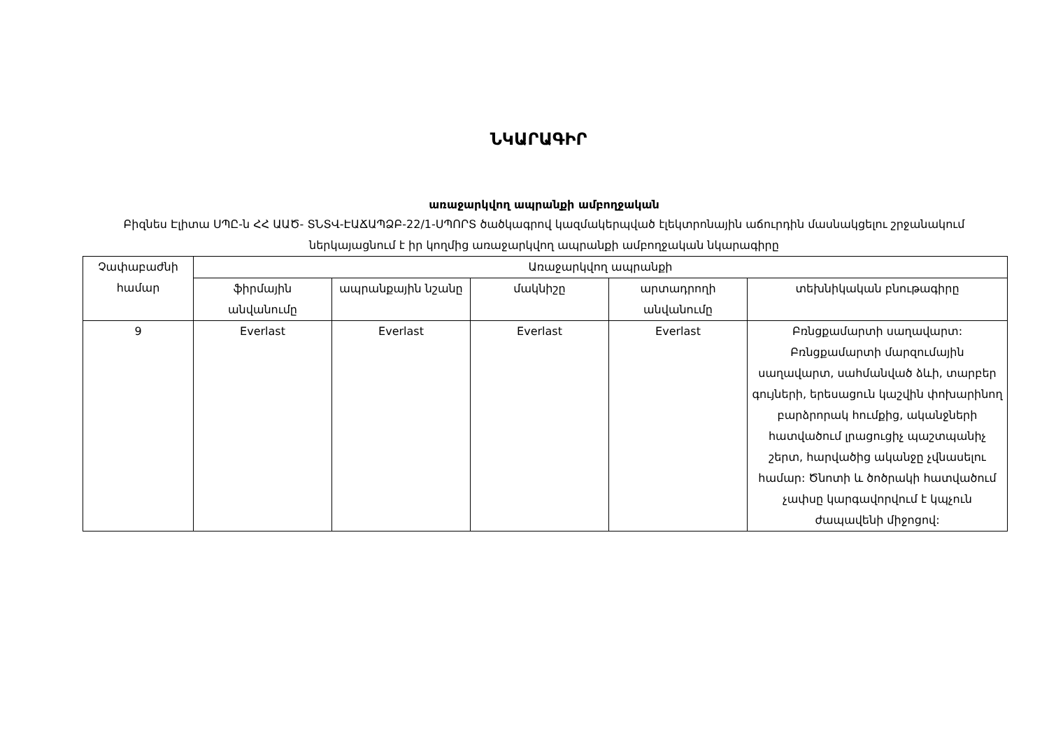ՆԿԱՐԱԳԻՐ
առաջարկվող ապրանքի ամբողջական
Բիզնես Էլիտա ՍՊԸ-ն ՀՀ ԱԱԾ- ՏՆՏՎ-ԷԱՃԱՊՁԲ-22/1-ՍՊՈՐՏ ծածկագրով կազմակերպված էլեկտրոնային աճուրդին մասնակցելու շրջանակում ներկայացնում է իր կողմից առաջարկվող ապրանքի ամբողջական նկարագիրը
| Չափաբաժնի համար | Առաջարկվող ապրանքի | | | | |
| --- | --- | --- | --- | --- | --- |
| | ֆիրմային անվանումը | ապրանքային նշանը | մակնիշը | արտադրողի անվանումը | տեխնիկական բնութագիրը |
| 9 | Everlast | Everlast | Everlast | Everlast | Բռնցքամարտի սաղավարտ: Բռնցքամարտի մարզումային սաղավարտ, սահմանված ձևի, տարբեր գույների, երեսացուն կաշվին փոխարինող բարձրորակ հումքից, ականջների հատվածում լրացուցիչ պաշտպանիչ շերտ, հարվածից ականջը չվնասելու համար: Ծնոտի և ծոծրակի հատվածում չափսը կարգավորվում է կպչուն ժապավենի միջոցով: |